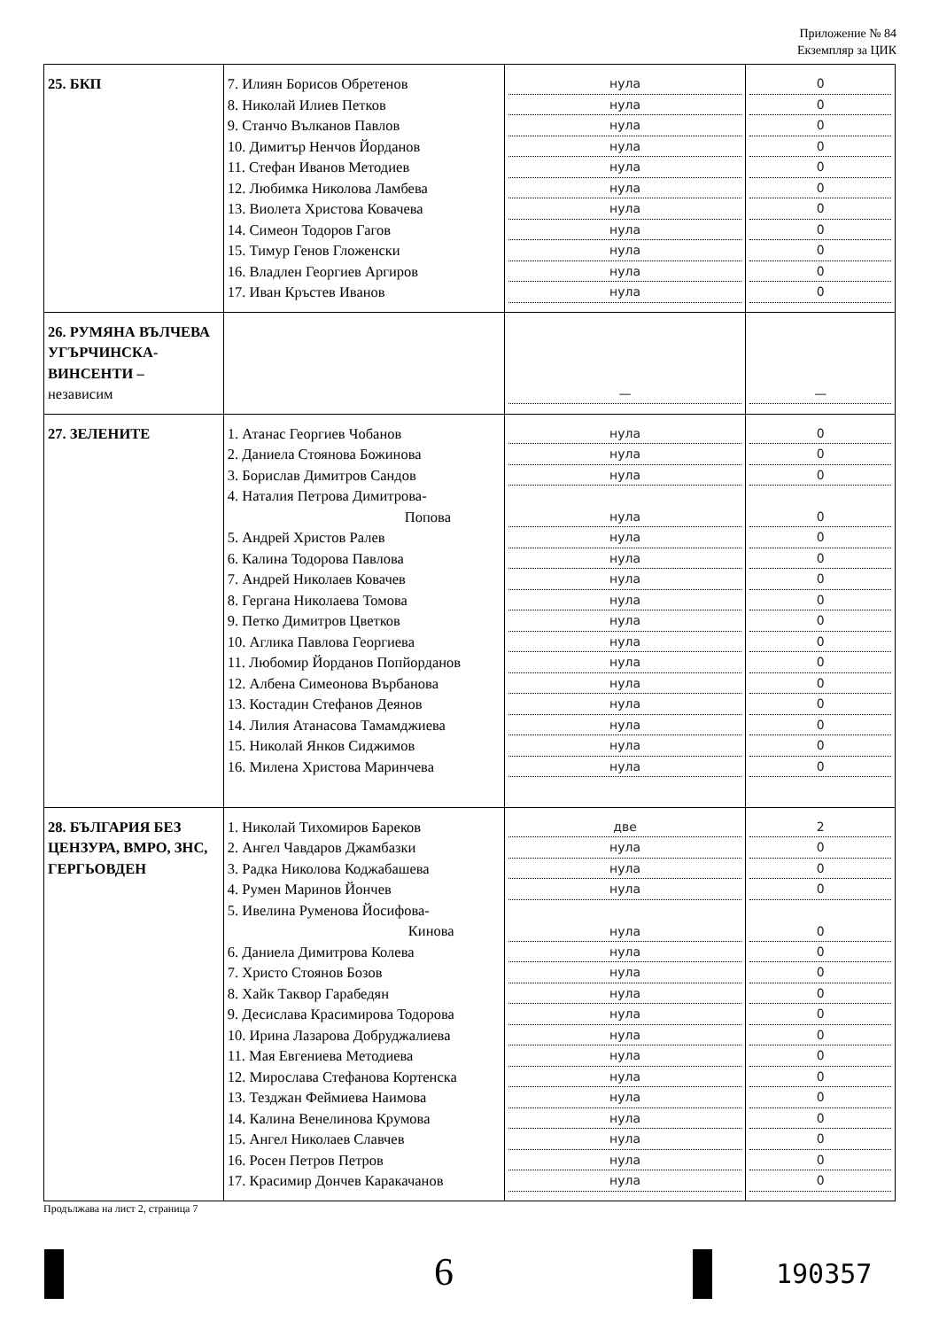Приложение № 84
Екземпляр за ЦИК
| 25. БКП | 7. Илиян Борисов Обретенов 8. Николай Илиев Петков 9. Станчо Вълканов Павлов 10. Димитър Ненчов Йорданов 11. Стефан Иванов Методиев 12. Любимка Николова Ламбева 13. Виолета Христова Ковачева 14. Симеон Тодоров Гагов 15. Тимур Генов Гложенски 16. Владлен Георгиев Аргиров 17. Иван Кръстев Иванов | нула нула нула нула нула нула нула нула нула нула нула | 0 0 0 0 0 0 0 0 0 0 0 |
| 26. РУМЯНА ВЪЛЧЕВА УГЪРЧИНСКА-ВИНСЕНТИ – независим | | — | — |
| 27. ЗЕЛЕНИТЕ | 1. Атанас Георгиев Чобанов 2. Даниела Стоянова Божинова 3. Борислав Димитров Сандов 4. Наталия Петрова Димитрова- Попова 5. Андрей Христов Ралев 6. Калина Тодорова Павлова 7. Андрей Николаев Ковачев 8. Гергана Николаева Томова 9. Петко Димитров Цветков 10. Аглика Павлова Георгиева 11. Любомир Йорданов Попйорданов 12. Албена Симеонова Върбанова 13. Костадин Стефанов Деянов 14. Лилия Атанасова Тамамджиева 15. Николай Янков Сиджимов 16. Милена Христова Маринчева | нула нула нула нула нула нула нула нула нула нула нула нула нула нула нула нула | 0 0 0 0 0 0 0 0 0 0 0 0 0 0 0 0 |
| 28. БЪЛГАРИЯ БЕЗ ЦЕНЗУРА, ВМРО, ЗНС, ГЕРГЬОВДЕН | 1. Николай Тихомиров Бареков 2. Ангел Чавдаров Джамбазки 3. Радка Николова Коджабашева 4. Румен Маринов Йончев 5. Ивелина Руменова Йосифова- Кинова 6. Даниела Димитрова Колева 7. Христо Стоянов Бозов 8. Хайк Таквор Гарабедян 9. Десислава Красимирова Тодорова 10. Ирина Лазарова Добруджалиева 11. Мая Евгениева Методиева 12. Мирослава Стефанова Кортенска 13. Тезджан Феймиева Наимова 14. Калина Венелинова Крумова 15. Ангел Николаев Славчев 16. Росен Петров Петров 17. Красимир Дончев Каракачанов | две нула нула нула нула нула нула нула нула нула нула нула нула нула нула нула нула | 2 0 0 0 0 0 0 0 0 0 0 0 0 0 0 0 0 |
Продължава на лист 2, страница 7
6 190357